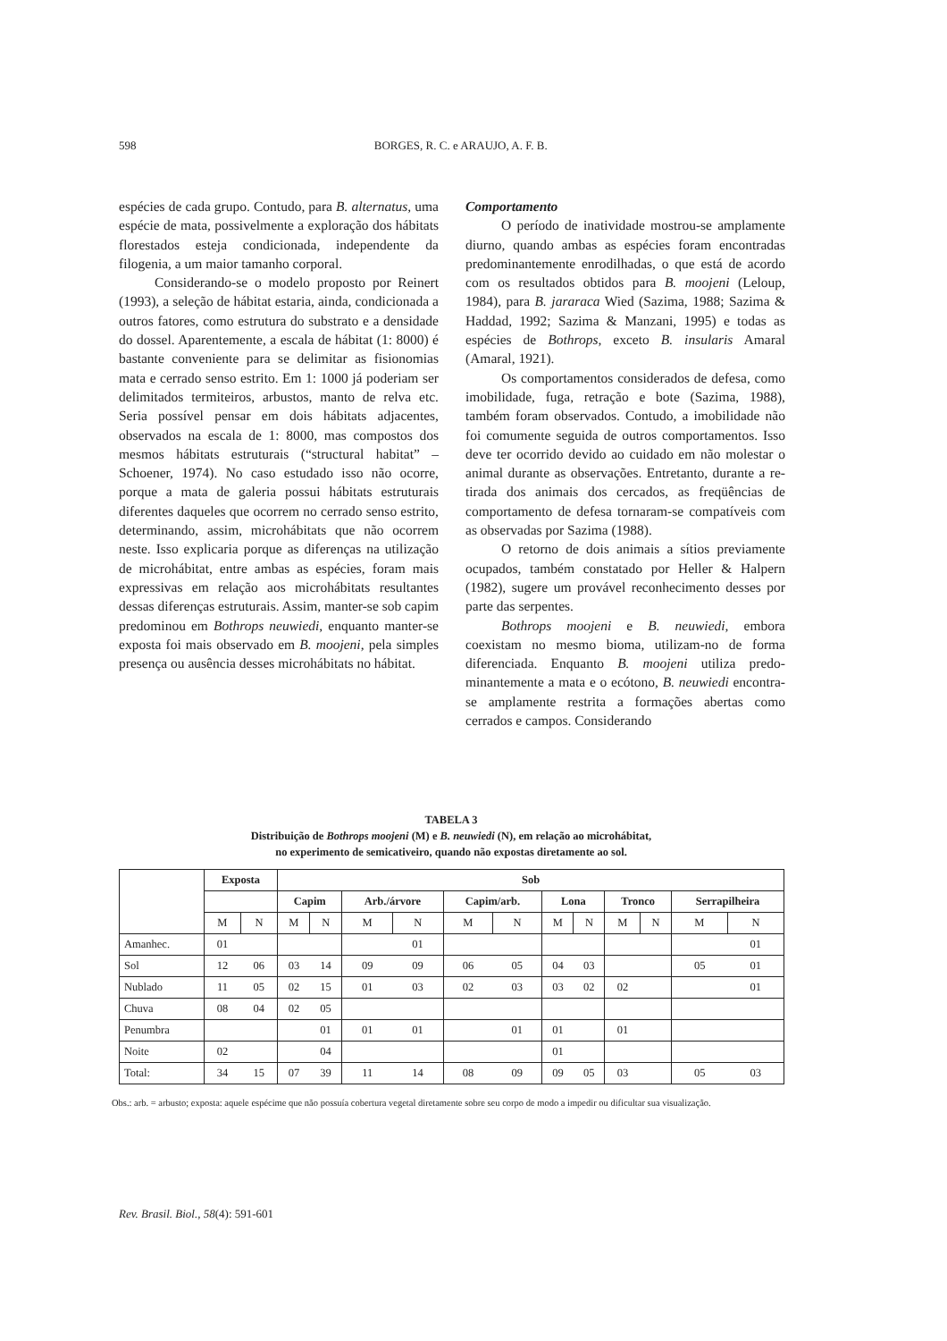598 BORGES, R. C. e ARAUJO, A. F. B.
espécies de cada grupo. Contudo, para B. alterna­tus, uma espécie de mata, possivelmente a explo­ração dos hábitats florestados esteja condicionada, independente da filogenia, a um maior tamanho corporal.
Considerando-se o modelo proposto por Reinert (1993), a seleção de hábitat estaria, ainda, condicionada a outros fatores, como estrutura do substrato e a densidade do dossel. Aparentemen­te, a escala de hábitat (1: 8000) é bastante conve­niente para se delimitar as fisionomias mata e cerrado senso estrito. Em 1: 1000 já poderiam ser delimitados termiteiros, arbustos, manto de relva etc. Seria possível pensar em dois hábitats adja­centes, observados na escala de 1: 8000, mas compostos dos mesmos hábitats estruturais (“structural habitat” – Schoener, 1974). No caso estudado isso não ocorre, porque a mata de gale­ria possui hábitats estruturais diferentes daqueles que ocorrem no cerrado senso estrito, determi­nando, assim, microhábitats que não ocorrem neste. Isso explicaria porque as diferenças na uti­lização de microhábitat, entre ambas as espécies, foram mais expressivas em relação aos microhá­bitats resultantes dessas diferenças estruturais. Assim, manter-se sob capim predominou em Bothrops neuwiedi, enquanto manter-se exposta foi mais observado em B. moojeni, pela simples presença ou ausência desses microhábitats no hábitat.
Comportamento
O período de inatividade mostrou-se am­plamente diurno, quando ambas as espécies foram encontradas predominantemente enrodilhadas, o que está de acordo com os resultados obtidos para B. moojeni (Leloup, 1984), para B. jararaca Wied (Sazima, 1988; Sazima & Haddad, 1992; Sazima & Manzani, 1995) e todas as espécies de Bothrops, exceto B. insularis Amaral (Amaral, 1921).
Os comportamentos considerados de defesa, como imobilidade, fuga, retração e bote (Sazima, 1988), também foram observados. Contudo, a imobilidade não foi comumente seguida de ou­tros comportamentos. Isso deve ter ocorrido de­vido ao cuidado em não molestar o animal durante as observações. Entretanto, durante a re­tirada dos animais dos cercados, as freqüências de comportamento de defesa tornaram-se compatí­veis com as observadas por Sazima (1988).
O retorno de dois animais a sítios previa­mente ocupados, também constatado por Heller & Halpern (1982), sugere um provável reconhe­cimento desses por parte das serpentes.
Bothrops moojeni e B. neuwiedi, embora coexistam no mesmo bioma, utilizam-no de forma diferenciada. Enquanto B. moojeni utiliza predo­minantemente a mata e o ecótono, B. neuwiedi encontra-se amplamente restrita a formações abertas como cerrados e campos. Considerando
TABELA 3
Distribuição de Bothrops moojeni (M) e B. neuwiedi (N), em relação ao microhábitat,
no experimento de semicativeiro, quando não expostas diretamente ao sol.
| | Exposta | | Sob | | | | | | | | | | | |
| --- | --- | --- | --- | --- | --- | --- | --- | --- | --- | --- | --- | --- | --- | --- |
| | | | Capim | | Arb./árvore | | Capim/arb. | | Lona | | Tronco | | Serrapilheira | |
| | M | N | M | N | M | N | M | N | M | N | M | N | M | N |
| Amanhec. | 01 | | | | | 01 | | | | | | | | 01 |
| Sol | 12 | 06 | 03 | 14 | 09 | 09 | 06 | 05 | 04 | 03 | | | 05 | 01 |
| Nublado | 11 | 05 | 02 | 15 | 01 | 03 | 02 | 03 | 03 | 02 | 02 | | | 01 |
| Chuva | 08 | 04 | 02 | 05 | | | | | | | | | | |
| Penumbra | | | | 01 | 01 | 01 | | 01 | 01 | | 01 | | | |
| Noite | 02 | | | 04 | | | | | 01 | | | | | |
| Total: | 34 | 15 | 07 | 39 | 11 | 14 | 08 | 09 | 09 | 05 | 03 | | 05 | 03 |
Obs.: arb. = arbusto; exposta: aquele espécime que não possuía cobertura vegetal diretamente sobre seu corpo de modo a impedir ou dificultar sua visualização.
Rev. Brasil. Biol., 58(4): 591-601